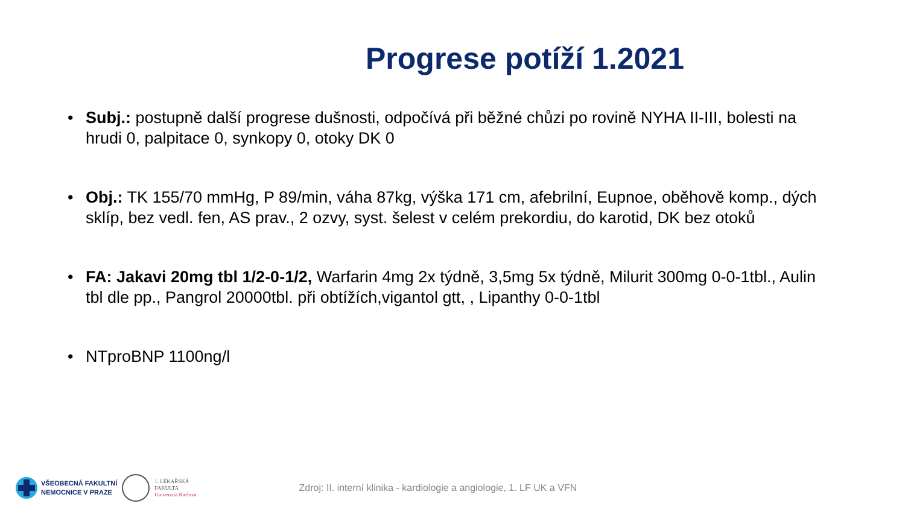Progrese potíží 1.2021
• Subj.: postupně další progrese dušnosti, odpočívá při běžné chůzi po rovině NYHA II-III, bolesti na hrudi 0, palpitace 0, synkopy 0, otoky DK 0
• Obj.: TK 155/70 mmHg, P 89/min, váha 87kg, výška 171 cm, afebrilní, Eupnoe, oběhově komp., dých sklíp, bez vedl. fen, AS prav., 2 ozvy, syst. šelest v celém prekordiu, do karotid, DK bez otoků
• FA: Jakavi 20mg tbl 1/2-0-1/2, Warfarin 4mg 2x týdně, 3,5mg 5x týdně, Milurit 300mg 0-0-1tbl., Aulin tbl dle pp., Pangrol 20000tbl. při obtížích,vigantol gtt, , Lipanthy 0-0-1tbl
• NTproBNP 1100ng/l
VŠEOBECNÁ FAKULTNÍ
NEMOCNICE V PRAZE
1. LÉKAŘSKÁ
FAKULTA
Univerzita Karlova
Zdroj: II. interní klinika - kardiologie a angiologie, 1. LF UK a VFN